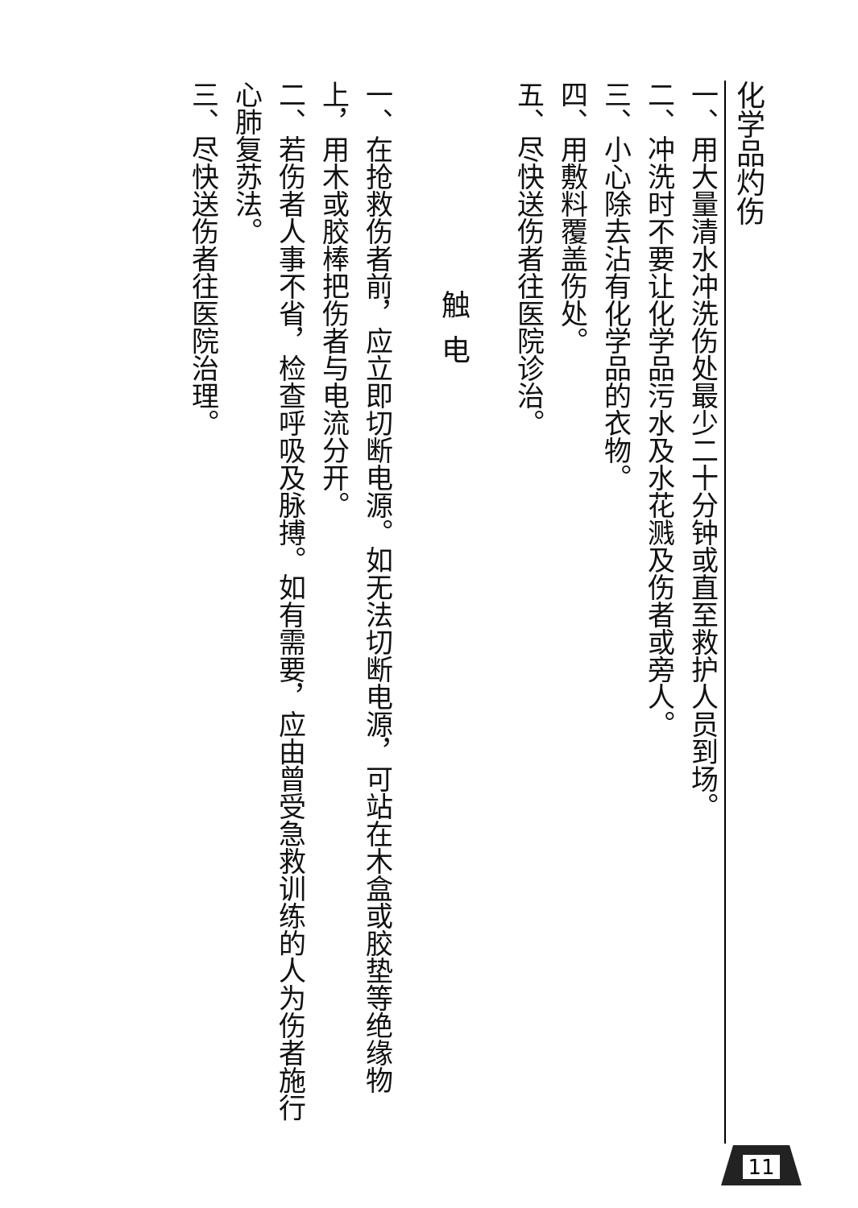化学品灼伤
一、用大量清水冲洗伤处最少二十分钟或直至救护人员到场。
二、冲洗时不要让化学品污水及水花溅及伤者或旁人。
三、小心除去沾有化学品的衣物。
四、用敷料覆盖伤处。
五、尽快送伤者往医院诊治。
触电
一、在抢救伤者前，应立即切断电源。如无法切断电源，可站在木盒或胶垫等绝缘物上，用木或胶棒把伤者与电流分开。
二、若伤者人事不省，检查呼吸及脉搏。如有需要，应由曾受急救训练的人为伤者施行心肺复苏法。
三、尽快送伤者往医院治理。
11